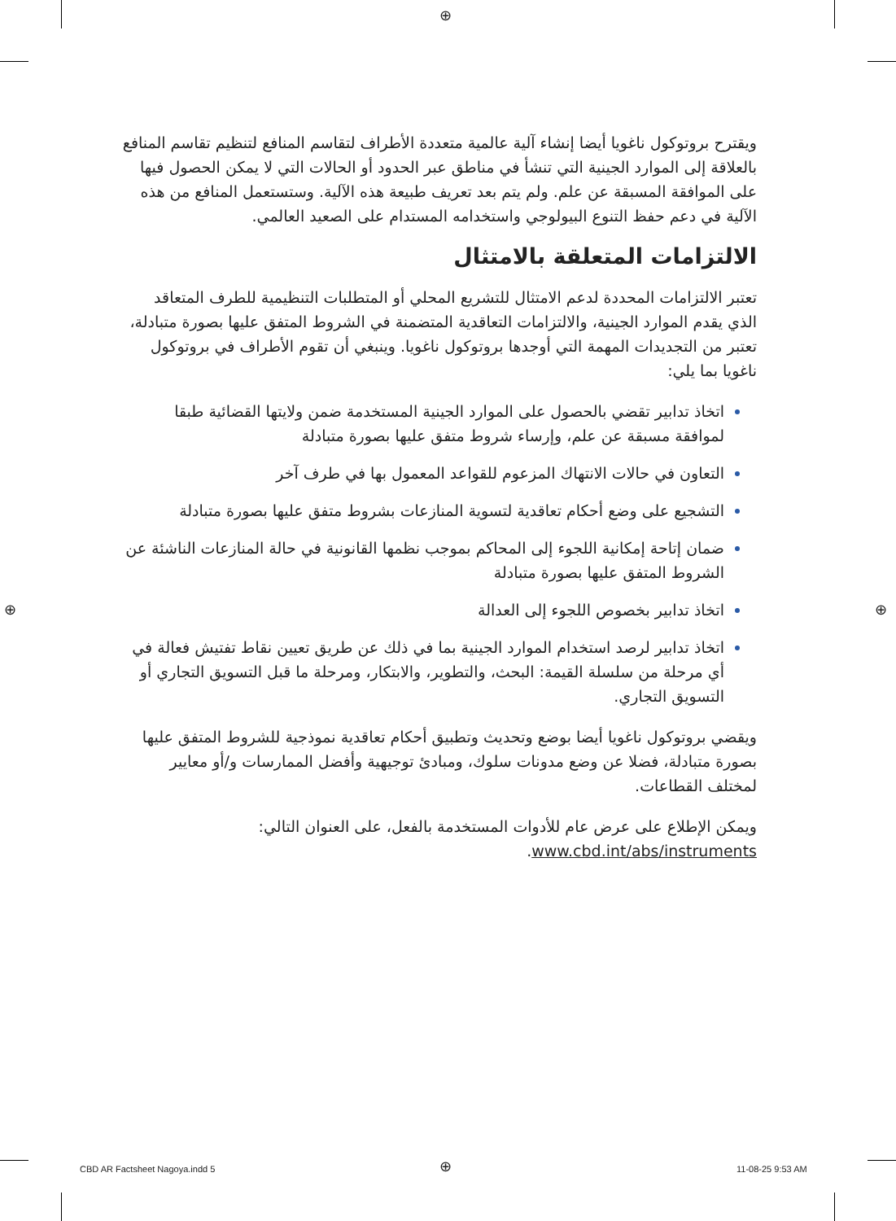ويقترح بروتوكول ناغويا أيضا إنشاء آلية عالمية متعددة الأطراف لتقاسم المنافع لتنظيم تقاسم المنافع بالعلاقة إلى الموارد الجينية التي تنشأ في مناطق عبر الحدود أو الحالات التي لا يمكن الحصول فيها على الموافقة المسبقة عن علم. ولم يتم بعد تعريف طبيعة هذه الآلية. وستستعمل المنافع من هذه الآلية في دعم حفظ التنوع البيولوجي واستخدامه المستدام على الصعيد العالمي.
الالتزامات المتعلقة بالامتثال
تعتبر الالتزامات المحددة لدعم الامتثال للتشريع المحلي أو المتطلبات التنظيمية للطرف المتعاقد الذي يقدم الموارد الجينية، والالتزامات التعاقدية المتضمنة في الشروط المتفق عليها بصورة متبادلة، تعتبر من التجديدات المهمة التي أوجدها بروتوكول ناغويا. وينبغي أن تقوم الأطراف في بروتوكول ناغويا بما يلي:
اتخاذ تدابير تقضي بالحصول على الموارد الجينية المستخدمة ضمن ولايتها القضائية طبقا لموافقة مسبقة عن علم، وإرساء شروط متفق عليها بصورة متبادلة
التعاون في حالات الانتهاك المزعوم للقواعد المعمول بها في طرف آخر
التشجيع على وضع أحكام تعاقدية لتسوية المنازعات بشروط متفق عليها بصورة متبادلة
ضمان إتاحة إمكانية اللجوء إلى المحاكم بموجب نظمها القانونية في حالة المنازعات الناشئة عن الشروط المتفق عليها بصورة متبادلة
اتخاذ تدابير بخصوص اللجوء إلى العدالة
اتخاذ تدابير لرصد استخدام الموارد الجينية بما في ذلك عن طريق تعيين نقاط تفتيش فعالة في أي مرحلة من سلسلة القيمة: البحث، والتطوير، والابتكار، ومرحلة ما قبل التسويق التجاري أو التسويق التجاري.
ويقضي بروتوكول ناغويا أيضا بوضع وتحديث وتطبيق أحكام تعاقدية نموذجية للشروط المتفق عليها بصورة متبادلة، فضلا عن وضع مدونات سلوك، ومبادئ توجيهية وأفضل الممارسات و/أو معايير لمختلف القطاعات.
ويمكن الإطلاع على عرض عام للأدوات المستخدمة بالفعل، على العنوان التالي:
www.cbd.int/abs/instruments.
⊕
⊕ ⊕
⊕
CBD AR Factsheet Nagoya.indd 5 11-08-25 9:53 AM